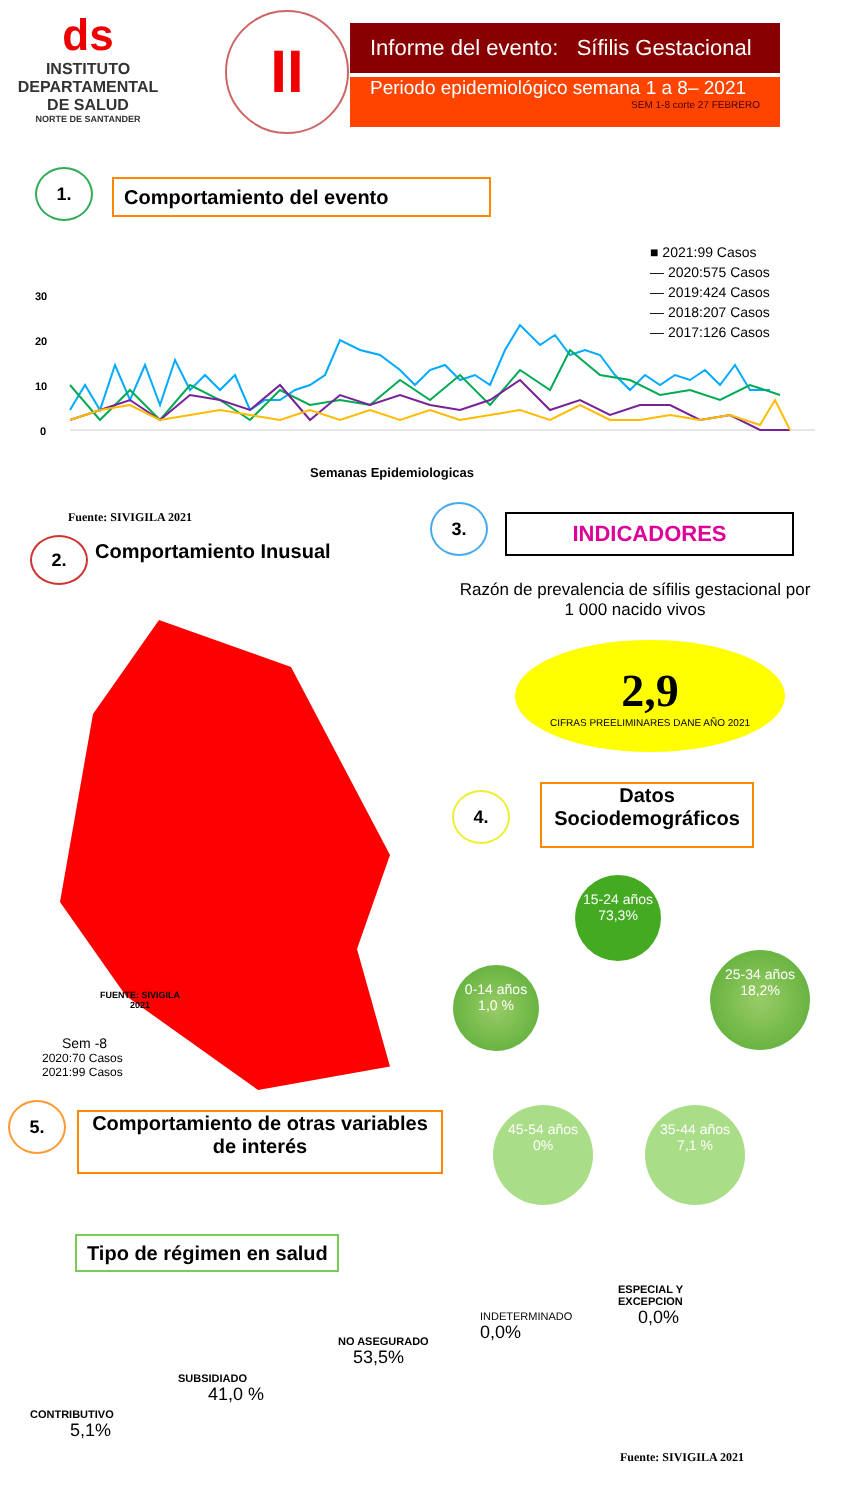ds
INSTITUTO DEPARTAMENTAL DE SALUD
NORTE DE SANTANDER
II
Informe del evento: Sífilis Gestacional
Periodo epidemiológico semana 1 a 8– 2021
SEM 1-8 corte 27 FEBRERO
1. Comportamiento del evento
■ 2021:99 Casos
— 2020:575 Casos
— 2019:424 Casos
— 2018:207 Casos
— 2017:126 Casos
30
20
10
0
Semanas Epidemiologicas
Fuente: SIVIGILA 2021
2. Comportamiento Inusual
FUENTE: SIVIGILA
2021
Sem -8
2020:70 Casos
2021:99 Casos
3. INDICADORES
Razón de prevalencia de sífilis gestacional por 1 000 nacido vivos
2,9
CIFRAS PREELIMINARES DANE AÑO 2021
4.
Datos
Sociodemográficos
15-24 años
73,3%
0-14 años
1,0 %
25-34 años
18,2%
45-54 años
0%
35-44 años
7,1 %
5.
Comportamiento de otras variables de interés
Tipo de régimen en salud
CONTRIBUTIVO
5,1%
SUBSIDIADO
41,0 %
NO ASEGURADO
53,5%
INDETERMINADO
0,0%
ESPECIAL Y
EXCEPCION
0,0%
Fuente: SIVIGILA 2021